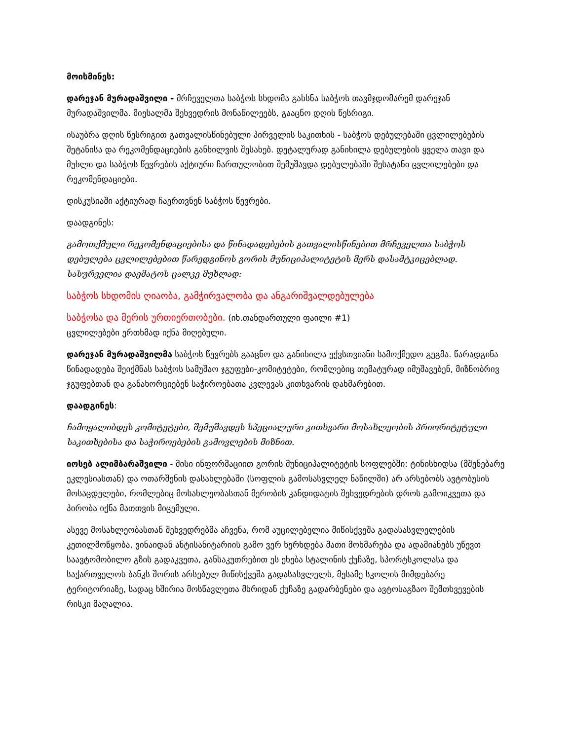მოისმინეს:
დარეჯან მურადაშვილი - მრჩეველთა საბჭოს სხდომა გახსნა საბჭოს თავმჯდომარემ დარეჯან მურადაშვილმა. მიესალმა შეხვედრის მონაწილეებს, გააცნო დღის წესრიგი.
ისაუბრა დღის წესრიგით გათვალისწინებული პირველის საკითხის - საბჭოს დებულებაში ცვლილებების შეტანისა და რეკომენდაციების განხილვის შესახებ. დეტალურად განიხილა დებულების ყველა თავი და მუხლი და საბჭოს წევრების აქტიური ჩართულობით შემუშავდა დებულებაში შესატანი ცვლილებები და რეკომენდაციები.
დისკუსიაში აქტიურად ჩაერთვნენ საბჭოს წევრები.
დაადგინეს:
გამოთქმული რეკომენდაციებისა და წინადადებების გათვალისწინებით მრჩეველთა საბჭოს დებულება ცვლილებებით წარედგინოს გორის მუნიციპალიტეტის მერს დასამტკიცებლად. სასურველია დაემატოს ცალკე მუხლად:
საბჭოს სხდომის ღიაობა, გამჭირვალობა და ანგარიშვალდებულება
საბჭოსა და მერის ურთიერთობები. (იხ.თანდართული ფაილი #1)
ცვლილებები ერთხმად იქნა მიღებული.
დარეჯან მურადაშვილმა საბჭოს წევრებს გააცნო და განიხილა ექვსთვიანი სამოქმედო გეგმა. წარადგინა წინადადება შეიქმნას საბჭოს სამუშაო ჯგუფები-კომიტეტები, რომლებიც თემატურად იმუშავებენ, მიზნობრივ ჯგუფებთან და განახორციებენ საჭიროებათა კვლევას კითხვარის დახმარებით.
დაადგინეს:
ჩამოყალიბდეს კომიტეტები, შემუშავდეს სპეციალური კითხვარი მოსახლეობის პრიორიტეტული საკითხებისა და საჭიროებების გამოვლების მიზნით.
იოსებ ალიმბარაშვილი - მისი ინფორმაციით გორის მუნიციპალიტეტის სოფლებში: ტინისხიდსა (მშენებარე ეკლესიასთან) და ოთარშენის დასახლებაში (სოფლის გამოსასვლელ ნაწილში) არ არსებობს ავტობუსის მოსაცდელები, რომლებიც მოსახლეობასთან მერობის კანდიდატის შეხვედრების დროს გამოიკვეთა და პირობა იქნა მათთვის მიცემული.
ასევე მოსახლეობასთან შეხვედრებმა აჩვენა, რომ აუცილებელია მიწისქვეშა გადასასვლელების კეთილმოწყობა, ვინაიდან ანტისანიტარიის გამო ვერ ხერხდება მათი მოხმარება და ადამიანებს უწევთ საავტომობილო გზის გადაკვეთა, განსაკუთრებით ეს ეხება სტალინის ქუჩაზე, სპორტსკოლასა და საქართველოს ბანკს შორის არსებულ მიწისქვეშა გადასასვლელს, მესამე სკოლის მიმდებარე ტერიტორიაზე, სადაც ხშირია მოსწავლეთა მხრიდან ქუჩაზე გადარბენები და ავტოსაგზაო შემთხვევების რისკი მაღალია.